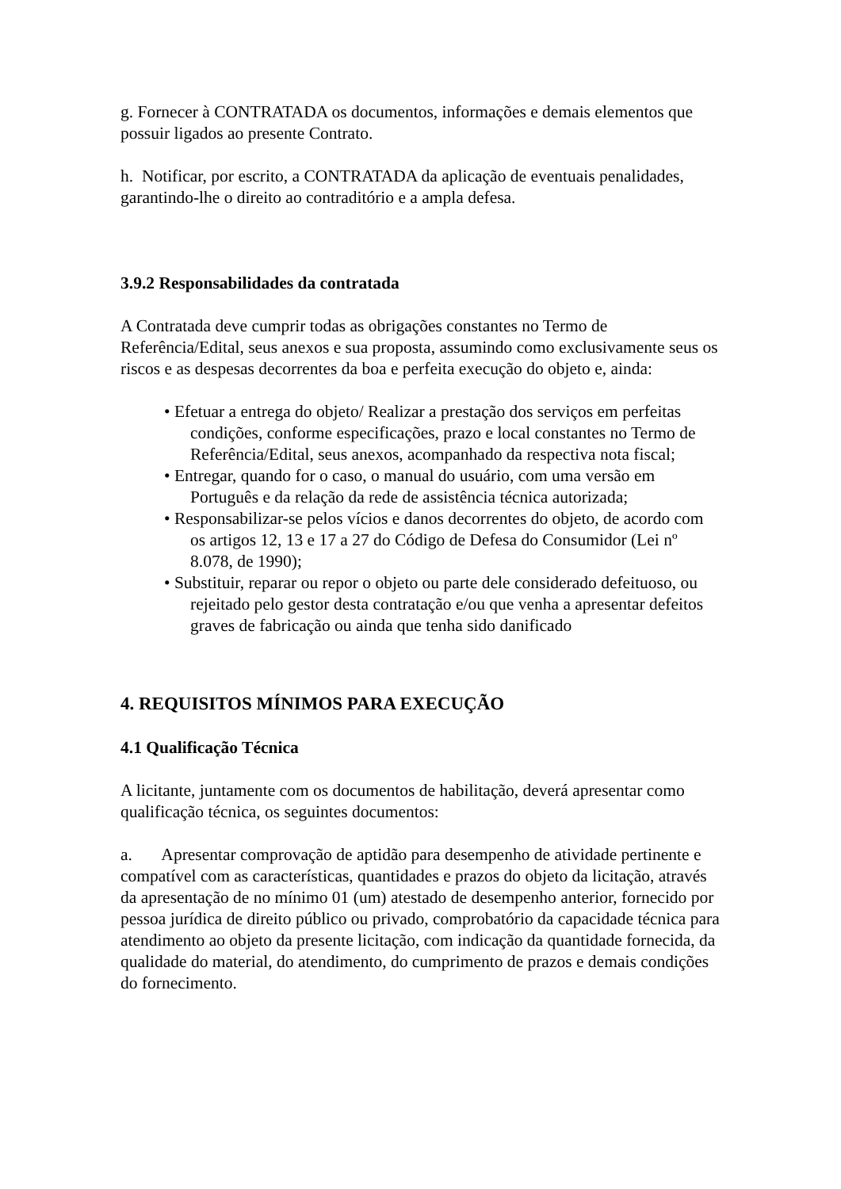g. Fornecer à CONTRATADA os documentos, informações e demais elementos que possuir ligados ao presente Contrato.
h. Notificar, por escrito, a CONTRATADA da aplicação de eventuais penalidades, garantindo-lhe o direito ao contraditório e a ampla defesa.
3.9.2 Responsabilidades da contratada
A Contratada deve cumprir todas as obrigações constantes no Termo de Referência/Edital, seus anexos e sua proposta, assumindo como exclusivamente seus os riscos e as despesas decorrentes da boa e perfeita execução do objeto e, ainda:
• Efetuar a entrega do objeto/ Realizar a prestação dos serviços em perfeitas condições, conforme especificações, prazo e local constantes no Termo de Referência/Edital, seus anexos, acompanhado da respectiva nota fiscal;
• Entregar, quando for o caso, o manual do usuário, com uma versão em Português e da relação da rede de assistência técnica autorizada;
• Responsabilizar-se pelos vícios e danos decorrentes do objeto, de acordo com os artigos 12, 13 e 17 a 27 do Código de Defesa do Consumidor (Lei nº 8.078, de 1990);
• Substituir, reparar ou repor o objeto ou parte dele considerado defeituoso, ou rejeitado pelo gestor desta contratação e/ou que venha a apresentar defeitos graves de fabricação ou ainda que tenha sido danificado
4. REQUISITOS MÍNIMOS PARA EXECUÇÃO
4.1 Qualificação Técnica
A licitante, juntamente com os documentos de habilitação, deverá apresentar como qualificação técnica, os seguintes documentos:
a. Apresentar comprovação de aptidão para desempenho de atividade pertinente e compatível com as características, quantidades e prazos do objeto da licitação, através da apresentação de no mínimo 01 (um) atestado de desempenho anterior, fornecido por pessoa jurídica de direito público ou privado, comprobatório da capacidade técnica para atendimento ao objeto da presente licitação, com indicação da quantidade fornecida, da qualidade do material, do atendimento, do cumprimento de prazos e demais condições do fornecimento.